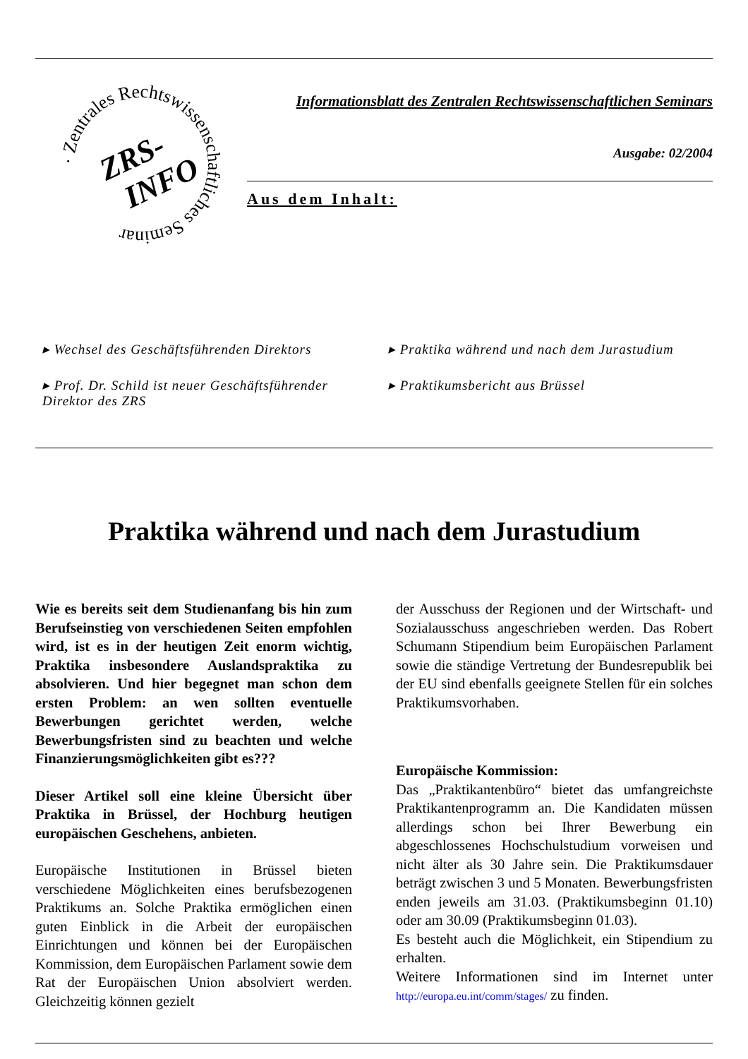· Zentrales Rechtswissenschaftliches Seminar
ZRS-
INFO
Informationsblatt des Zentralen Rechtswissenschaftlichen Seminars
Ausgabe: 02/2004
Aus dem Inhalt:
▸ Wechsel des Geschäftsführenden Direktors
▸ Praktika während und nach dem Jurastudium
▸ Prof. Dr. Schild ist neuer Geschäftsführender Direktor des ZRS
▸ Praktikumsbericht aus Brüssel
Praktika während und nach dem Jurastudium
Wie es bereits seit dem Studienanfang bis hin zum Berufseinstieg von verschiedenen Seiten empfohlen wird, ist es in der heutigen Zeit enorm wichtig, Praktika insbesondere Auslandspraktika zu absolvieren. Und hier begegnet man schon dem ersten Problem: an wen sollten eventuelle Bewerbungen gerichtet werden, welche Bewerbungsfristen sind zu beachten und welche Finanzierungsmöglichkeiten gibt es???
Dieser Artikel soll eine kleine Übersicht über Praktika in Brüssel, der Hochburg heutigen europäischen Geschehens, anbieten.
Europäische Institutionen in Brüssel bieten verschiedene Möglichkeiten eines berufsbezogenen Praktikums an. Solche Praktika ermöglichen einen guten Einblick in die Arbeit der europäischen Einrichtungen und können bei der Europäischen Kommission, dem Europäischen Parlament sowie dem Rat der Europäischen Union absolviert werden. Gleichzeitig können gezielt
der Ausschuss der Regionen und der Wirtschaft- und Sozialausschuss angeschrieben werden. Das Robert Schumann Stipendium beim Europäischen Parlament sowie die ständige Vertretung der Bundesrepublik bei der EU sind ebenfalls geeignete Stellen für ein solches Praktikumsvorhaben.
Europäische Kommission:
Das „Praktikantenbüro“ bietet das umfangreichste Praktikantenprogramm an. Die Kandidaten müssen allerdings schon bei Ihrer Bewerbung ein abgeschlossenes Hochschulstudium vorweisen und nicht älter als 30 Jahre sein. Die Praktikumsdauer beträgt zwischen 3 und 5 Monaten. Bewerbungsfristen enden jeweils am 31.03. (Praktikumsbeginn 01.10) oder am 30.09 (Praktikumsbeginn 01.03).
Es besteht auch die Möglichkeit, ein Stipendium zu erhalten.
Weitere Informationen sind im Internet unter http://europa.eu.int/comm/stages/ zu finden.